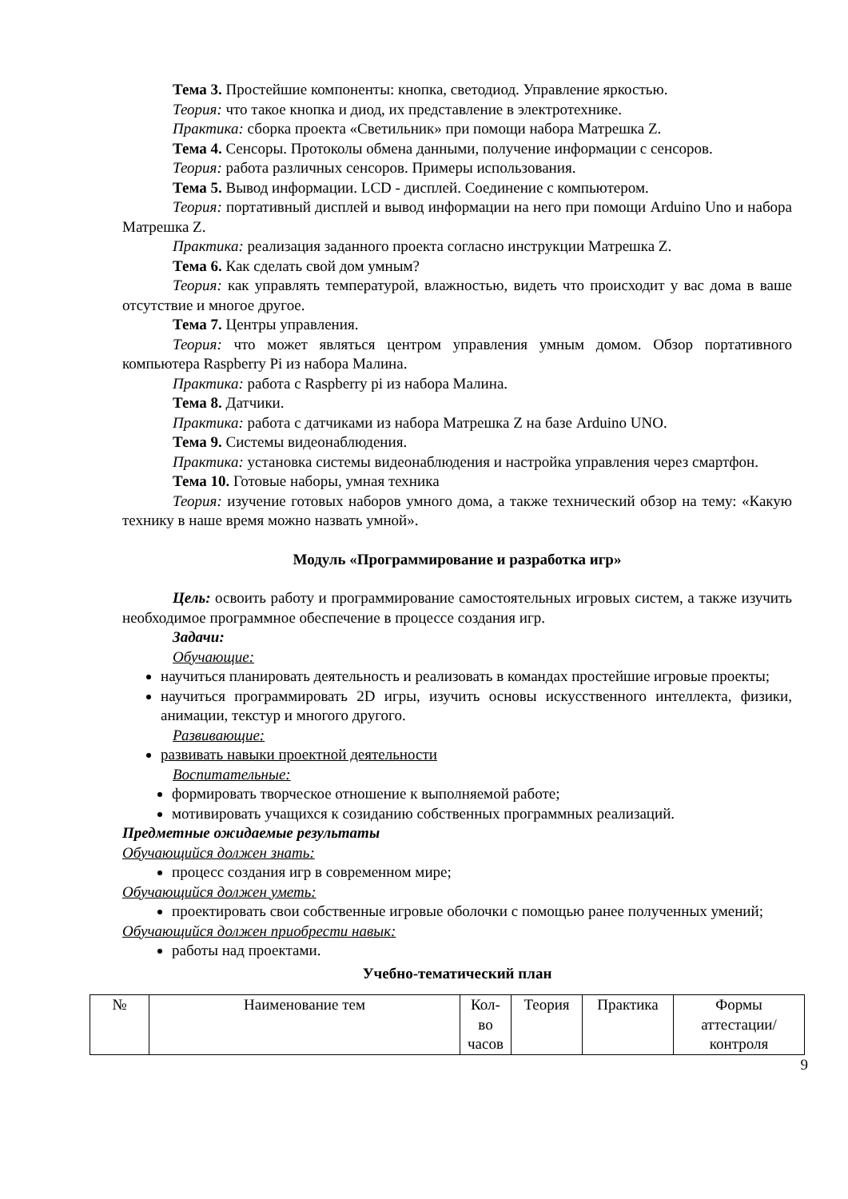Тема 3. Простейшие компоненты: кнопка, светодиод. Управление яркостью.
Теория: что такое кнопка и диод, их представление в электротехнике.
Практика: сборка проекта «Светильник» при помощи набора Матрешка Z.
Тема 4. Сенсоры. Протоколы обмена данными, получение информации с сенсоров.
Теория: работа различных сенсоров. Примеры использования.
Тема 5. Вывод информации. LCD - дисплей. Соединение с компьютером.
Теория: портативный дисплей и вывод информации на него при помощи Arduino Uno и набора Матрешка Z.
Практика: реализация заданного проекта согласно инструкции Матрешка Z.
Тема 6. Как сделать свой дом умным?
Теория: как управлять температурой, влажностью, видеть что происходит у вас дома в ваше отсутствие и многое другое.
Тема 7. Центры управления.
Теория: что может являться центром управления умным домом. Обзор портативного компьютера Raspberry Pi из набора Малина.
Практика: работа с Raspberry pi из набора Малина.
Тема 8. Датчики.
Практика: работа с датчиками из набора Матрешка Z на базе Arduino UNO.
Тема 9. Системы видеонаблюдения.
Практика: установка системы видеонаблюдения и настройка управления через смартфон.
Тема 10. Готовые наборы, умная техника
Теория: изучение готовых наборов умного дома, а также технический обзор на тему: «Какую технику в наше время можно назвать умной».
Модуль «Программирование и разработка игр»
Цель: освоить работу и программирование самостоятельных игровых систем, а также изучить необходимое программное обеспечение в процессе создания игр.
Задачи:
Обучающие:
научиться планировать деятельность и реализовать в командах простейшие игровые проекты;
научиться программировать 2D игры, изучить основы искусственного интеллекта, физики, анимации, текстур и многого другого.
Развивающие:
развивать навыки проектной деятельности
Воспитательные:
формировать творческое отношение к выполняемой работе;
мотивировать учащихся к созиданию собственных программных реализаций.
Предметные ожидаемые результаты
Обучающийся должен знать:
процесс создания игр в современном мире;
Обучающийся должен уметь:
проектировать свои собственные игровые оболочки с помощью ранее полученных умений;
Обучающийся должен приобрести навык:
работы над проектами.
Учебно-тематический план
| № | Наименование тем | Кол-во часов | Теория | Практика | Формы аттестации/ контроля |
9